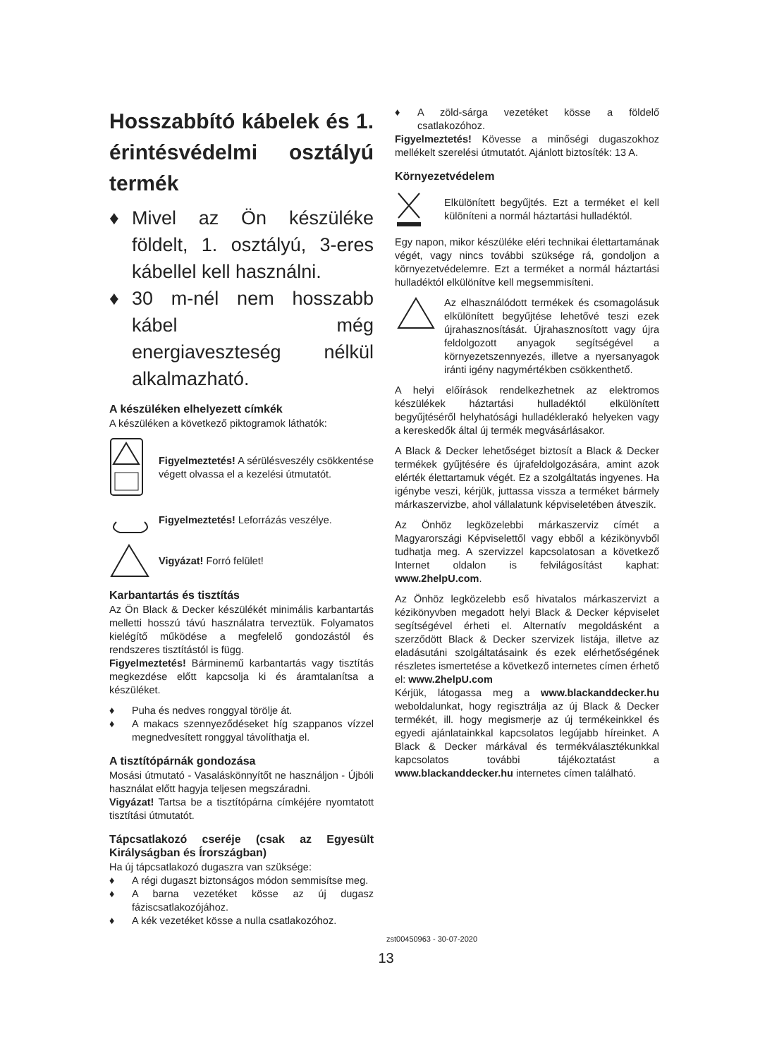Hosszabbító kábelek és 1. érintésvédelmi osztályú termék
♦ Mivel az Ön készüléke földelt, 1. osztályú, 3-eres kábellel kell használni.
♦ 30 m-nél nem hosszabb kábel még energiaveszteség nélkül alkalmazható.
A készüléken elhelyezett címkék
A készüléken a következő piktogramok láthatók:
Figyelmeztetés! A sérülésveszély csökkentése végett olvassa el a kezelési útmutatót.
Figyelmeztetés! Leforrázás veszélye.
Vigyázat! Forró felület!
Karbantartás és tisztítás
Az Ön Black & Decker készülékét minimális karbantartás melletti hosszú távú használatra terveztük. Folyamatos kielégítő működése a megfelelő gondozástól és rendszeres tisztítástól is függ.
Figyelmeztetés! Bárminemű karbantartás vagy tisztítás megkezdése előtt kapcsolja ki és áramtalanítsa a készüléket.
♦ Puha és nedves ronggyal törölje át.
♦ A makacs szennyeződéseket híg szappanos vízzel megnedvesített ronggyal távolíthatja el.
A tisztítópárnák gondozása
Mosási útmutató - Vasaláskönnyítőt ne használjon - Újbóli használat előtt hagyja teljesen megszáradni.
Vigyázat! Tartsa be a tisztítópárna címkéjére nyomtatott tisztítási útmutatót.
Tápcsatlakozó cseréje (csak az Egyesült Királyságban és Írországban)
Ha új tápcsatlakozó dugaszra van szüksége:
♦ A régi dugaszt biztonságos módon semmisítse meg.
♦ A barna vezetéket kösse az új dugasz fáziscsatlakozójához.
♦ A kék vezetéket kösse a nulla csatlakozóhoz.
♦ A zöld-sárga vezetéket kösse a földelő csatlakozóhoz.
Figyelmeztetés! Kövesse a minőségi dugaszokhoz mellékelt szerelési útmutatót. Ajánlott biztosíték: 13 A.
Környezetvédelem
Elkülönített begyűjtés. Ezt a terméket el kell különíteni a normál háztartási hulladéktól.
Egy napon, mikor készüléke eléri technikai élettartamának végét, vagy nincs további szüksége rá, gondoljon a környezetvédelemre. Ezt a terméket a normál háztartási hulladéktól elkülönítve kell megsemmisíteni.
Az elhasználódott termékek és csomagolásuk elkülönített begyűjtése lehetővé teszi ezek újrahasznosítását. Újrahasznosított vagy újra feldolgozott anyagok segítségével a környezetszennyezés, illetve a nyersanyagok iránti igény nagymértékben csökkenthető.
A helyi előírások rendelkezhetnek az elektromos készülékek háztartási hulladéktól elkülönített begyűjtéséről helyhatósági hulladéklerakó helyeken vagy a kereskedők által új termék megvásárlásakor.
A Black & Decker lehetőséget biztosít a Black & Decker termékek gyűjtésére és újrafeldolgozására, amint azok elérték élettartamuk végét. Ez a szolgáltatás ingyenes. Ha igénybe veszi, kérjük, juttassa vissza a terméket bármely márkaszervizbe, ahol vállalatunk képviseletében átveszik.
Az Önhöz legközelebbi márkaszerviz címét a Magyarországi Képviselettől vagy ebből a kézikönyvből tudhatja meg. A szervizzel kapcsolatosan a következő Internet oldalon is felvilágosítást kaphat: www.2helpU.com.
Az Önhöz legközelebb eső hivatalos márkaszervizt a kézikönyvben megadott helyi Black & Decker képviselet segítségével érheti el. Alternatív megoldásként a szerződött Black & Decker szervizek listája, illetve az eladásutáni szolgáltatásaink és ezek elérhetőségének részletes ismertetése a következő internetes címen érhető el: www.2helpU.com
Kérjük, látogassa meg a www.blackanddecker.hu weboldalunkat, hogy regisztrálja az új Black & Decker termékét, ill. hogy megismerje az új termékeinkkel és egyedi ajánlatainkkal kapcsolatos legújabb híreinket. A Black & Decker márkával és termékválasztékunkkal kapcsolatos további tájékoztatást a www.blackanddecker.hu internetes címen található.
zst00450963 - 30-07-2020
13